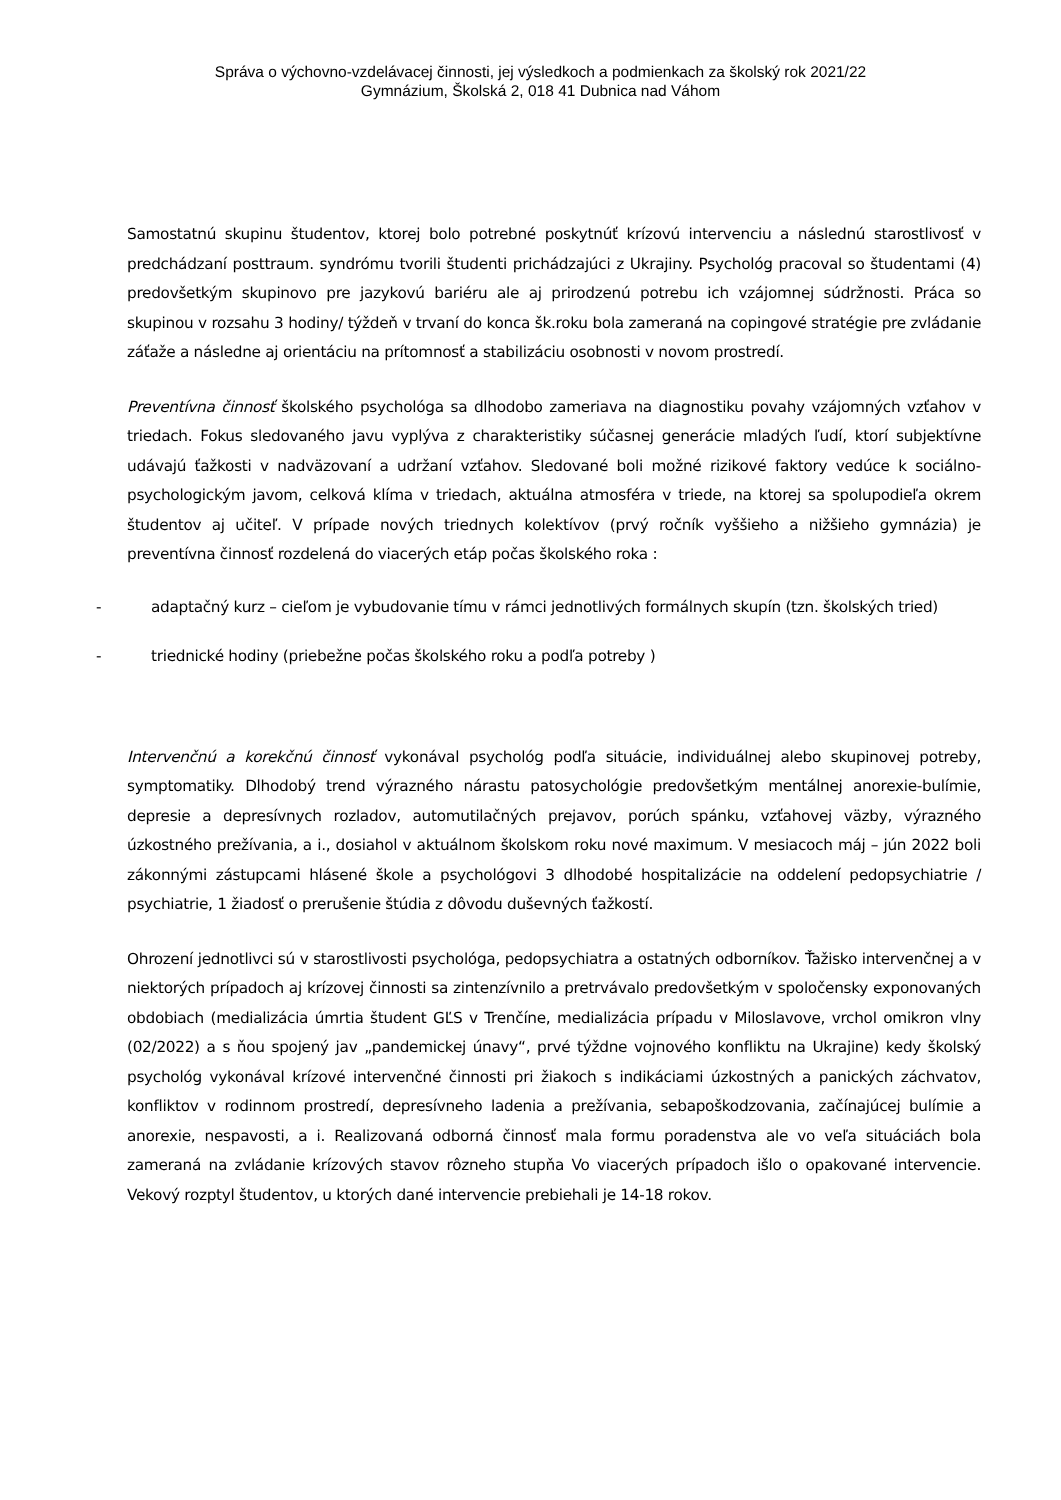Správa o výchovno-vzdelávacej činnosti, jej výsledkoch a podmienkach za školský rok 2021/22
Gymnázium, Školská 2, 018 41 Dubnica nad Váhom
Samostatnú skupinu študentov, ktorej bolo potrebné poskytnúť krízovú intervenciu a následnú starostlivosť v predchádzaní posttraum. syndrómu tvorili študenti prichádzajúci z Ukrajiny. Psychológ pracoval so študentami (4) predovšetkým skupinovo pre jazykovú bariéru ale aj prirodzenú potrebu ich vzájomnej súdržnosti. Práca so skupinou v rozsahu 3 hodiny/ týždeň v trvaní do konca šk.roku bola zameraná na copingové stratégie pre zvládanie záťaže a následne aj orientáciu na prítomnosť a stabilizáciu osobnosti v novom prostredí.
Preventívna činnosť školského psychológa sa dlhodobo zameriava na diagnostiku povahy vzájomných vzťahov v triedach. Fokus sledovaného javu vyplýva z charakteristiky súčasnej generácie mladých ľudí, ktorí subjektívne udávajú ťažkosti v nadväzovaní a udržaní vzťahov. Sledované boli možné rizikové faktory vedúce k sociálno-psychologickým javom, celková klíma v triedach, aktuálna atmosféra v triede, na ktorej sa spolupodieľa okrem študentov aj učiteľ. V prípade nových triednych kolektívov (prvý ročník vyššieho a nižšieho gymnázia) je preventívna činnosť rozdelená do viacerých etáp počas školského roka :
- adaptačný kurz – cieľom je vybudovanie tímu v rámci jednotlivých formálnych skupín (tzn. školských tried)
- triednické hodiny (priebežne počas školského roku a podľa potreby )
Intervenčnú a korekčnú činnosť vykonával psychológ podľa situácie, individuálnej alebo skupinovej potreby, symptomatiky. Dlhodobý trend výrazného nárastu patosychológie predovšetkým mentálnej anorexie-bulímie, depresie a depresívnych rozladov, automutilačných prejavov, porúch spánku, vzťahovej väzby, výrazného úzkostného prežívania, a i., dosiahol v aktuálnom školskom roku nové maximum. V mesiacoch máj – jún 2022 boli zákonnými zástupcami hlásené škole a psychológovi 3 dlhodobé hospitalizácie na oddelení pedopsychiatrie / psychiatrie, 1 žiadosť o prerušenie štúdia z dôvodu duševných ťažkostí.
Ohrození jednotlivci sú v starostlivosti psychológa, pedopsychiatra a ostatných odborníkov. Ťažisko intervenčnej a v niektorých prípadoch aj krízovej činnosti sa zintenzívnilo a pretrvávalo predovšetkým v spoločensky exponovaných obdobiach (medializácia úmrtia študent GĽS v Trenčíne, medializácia prípadu v Miloslavove, vrchol omikron vlny (02/2022) a s ňou spojený jav „pandemickej únavy“, prvé týždne vojnového konfliktu na Ukrajine) kedy školský psychológ vykonával krízové intervenčné činnosti pri žiakoch s indikáciami úzkostných a panických záchvatov, konfliktov v rodinnom prostredí, depresívneho ladenia a prežívania, sebapoškodzovania, začínajúcej bulímie a anorexie, nespavosti, a i. Realizovaná odborná činnosť mala formu poradenstva ale vo veľa situáciách bola zameraná na zvládanie krízových stavov rôzneho stupňa Vo viacerých prípadoch išlo o opakované intervencie. Vekový rozptyl študentov, u ktorých dané intervencie prebiehali je 14-18 rokov.